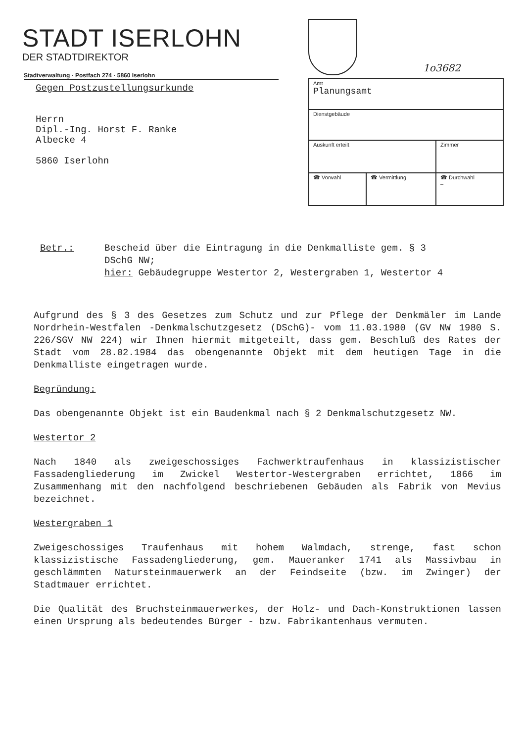STADT ISERLOHN
DER STADTDIREKTOR
1o3682
Stadtverwaltung · Postfach 274 · 5860 Iserlohn
Gegen Postzustellungsurkunde
Herrn
Dipl.-Ing. Horst F. Ranke
Albecke 4
5860 Iserlohn
| Amt Planungsamt | | |
| Dienstgebäude | | |
| Auskunft erteilt | | Zimmer |
| ☎ Vorwahl | ☎ Vermittlung | ☎ Durchwahl – |
| Betr.: | Bescheid über die Eintragung in die Denkmalliste gem. § 3 DSchG NW; hier: Gebäudegruppe Westertor 2, Westergraben 1, Westertor 4 |
Aufgrund des § 3 des Gesetzes zum Schutz und zur Pflege der Denkmäler im Lande Nordrhein-Westfalen -Denkmalschutzgesetz (DSchG)- vom 11.03.1980 (GV NW 1980 S. 226/SGV NW 224) wir Ihnen hiermit mitgeteilt, dass gem. Beschluß des Rates der Stadt vom 28.02.1984 das obengenannte Objekt mit dem heutigen Tage in die Denkmalliste eingetragen wurde.
Begründung:
Das obengenannte Objekt ist ein Baudenkmal nach § 2 Denkmalschutzgesetz NW.
Westertor 2
Nach 1840 als zweigeschossiges Fachwerktraufenhaus in klassizistischer Fassadengliederung im Zwickel Westertor-Westergraben errichtet, 1866 im Zusammenhang mit den nachfolgend beschriebenen Gebäuden als Fabrik von Mevius bezeichnet.
Westergraben 1
Zweigeschossiges Traufenhaus mit hohem Walmdach, strenge, fast schon klassizistische Fassadengliederung, gem. Maueranker 1741 als Massivbau in geschlämmten Natursteinmauerwerk an der Feindseite (bzw. im Zwinger) der Stadtmauer errichtet.
Die Qualität des Bruchsteinmauerwerkes, der Holz- und Dach-Konstruktionen lassen einen Ursprung als bedeutendes Bürger - bzw. Fabrikantenhaus vermuten.